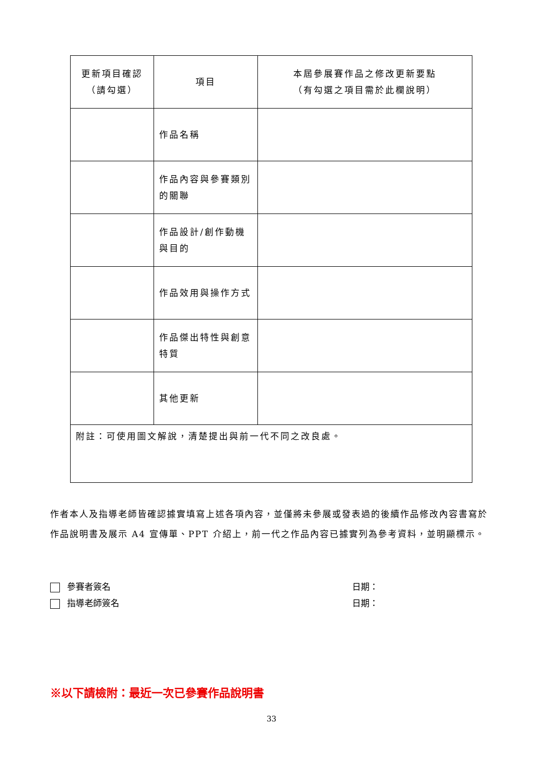| 更新項目確認 （請勾選） | 項目 | 本屆參展賽作品之修改更新要點 （有勾選之項目需於此欄說明） |
| --- | --- | --- |
| | 作品名稱 | |
| | 作品內容與參賽類別的關聯 | |
| | 作品設計/創作動機與目的 | |
| | 作品效用與操作方式 | |
| | 作品傑出特性與創意特質 | |
| | 其他更新 | |
| 附註：可使用圖文解說，清楚提出與前一代不同之改良處。 | | |
作者本人及指導老師皆確認據實填寫上述各項內容，並僅將未參展或發表過的後續作品修改內容書寫於作品說明書及展示 A4 宣傳單、PPT 介紹上，前一代之作品內容已據實列為參考資料，並明顯標示。
參賽者簽名 日期：
指導老師簽名 日期：
※以下請檢附：最近一次已參賽作品說明書
33